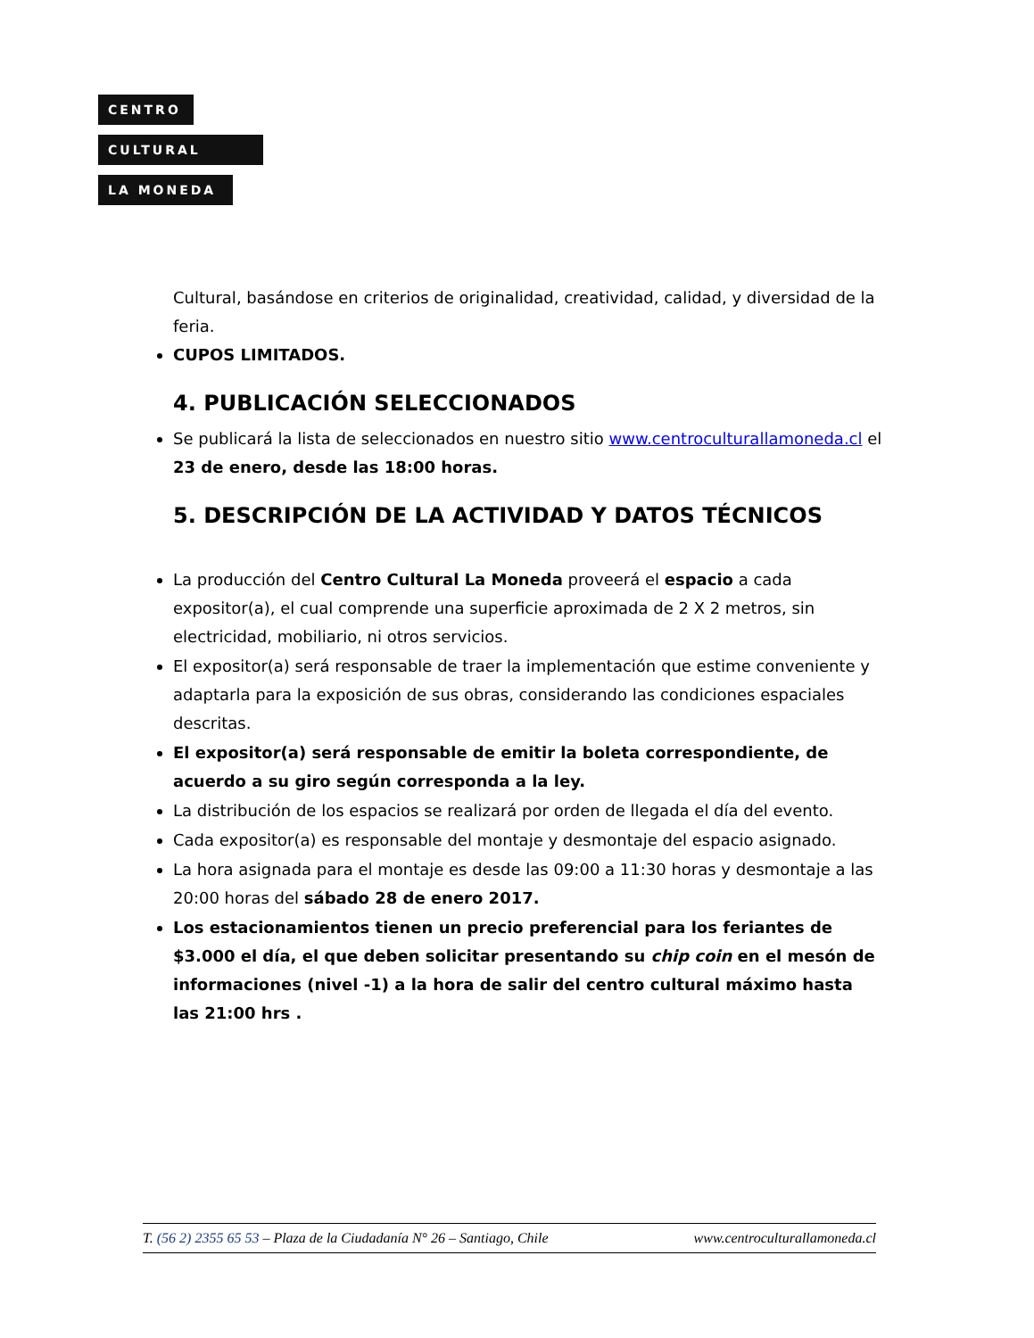CENTRO
CULTURAL
LA MONEDA
Cultural, basándose en criterios de originalidad, creatividad, calidad, y diversidad de la feria.
CUPOS LIMITADOS.
4. PUBLICACIÓN SELECCIONADOS
Se publicará la lista de seleccionados en nuestro sitio www.centroculturallamoneda.cl el 23 de enero, desde las 18:00 horas.
5. DESCRIPCIÓN DE LA ACTIVIDAD Y DATOS TÉCNICOS
La producción del Centro Cultural La Moneda proveerá el espacio a cada expositor(a), el cual comprende una superficie aproximada de 2 X 2 metros, sin electricidad, mobiliario, ni otros servicios.
El expositor(a) será responsable de traer la implementación que estime conveniente y adaptarla para la exposición de sus obras, considerando las condiciones espaciales descritas.
El expositor(a) será responsable de emitir la boleta correspondiente, de acuerdo a su giro según corresponda a la ley.
La distribución de los espacios se realizará por orden de llegada el día del evento.
Cada expositor(a) es responsable del montaje y desmontaje del espacio asignado.
La hora asignada para el montaje es desde las 09:00 a 11:30 horas y desmontaje a las 20:00 horas del sábado 28 de enero 2017.
Los estacionamientos tienen un precio preferencial para los feriantes de $3.000 el día, el que deben solicitar presentando su chip coin en el mesón de informaciones (nivel -1) a la hora de salir del centro cultural máximo hasta las 21:00 hrs .
T. (56 2) 2355 65 53 – Plaza de la Ciudadanía N° 26 – Santiago, Chile www.centroculturallamoneda.cl